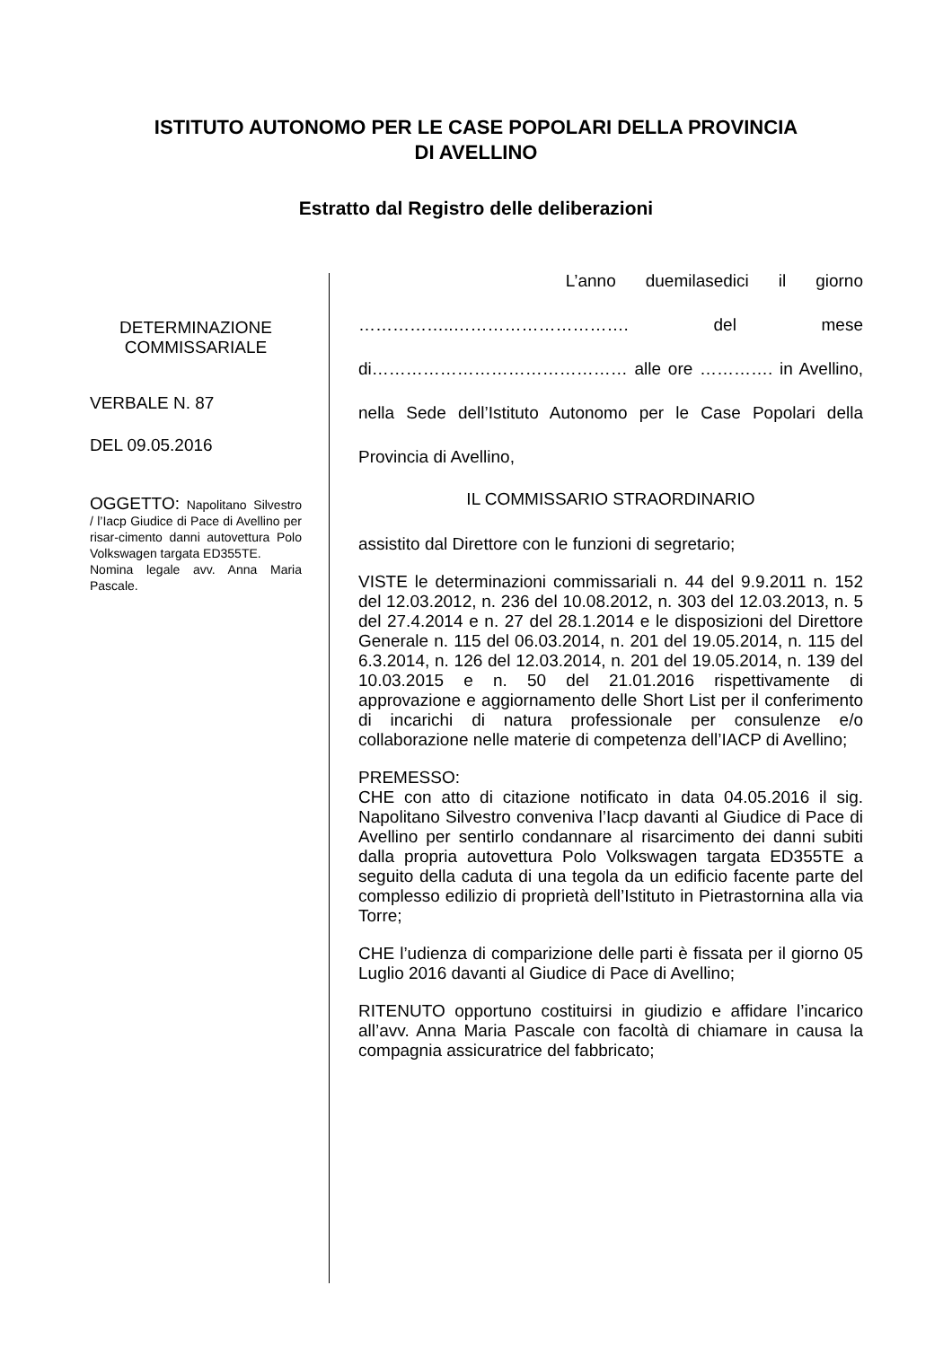ISTITUTO AUTONOMO PER LE CASE POPOLARI DELLA PROVINCIA
DI AVELLINO
Estratto dal Registro delle deliberazioni
DETERMINAZIONE
COMMISSARIALE
VERBALE N. 87
DEL 09.05.2016
OGGETTO: Napolitano Silvestro / l’Iacp Giudice di Pace di Avellino per risar-cimento danni autovettura Polo Volkswagen targata ED355TE.
Nomina legale avv. Anna Maria Pascale.
L’anno duemilasedici il giorno ……………..…………………………. del mese di……………………………………… alle ore …………. in Avellino, nella Sede dell’Istituto Autonomo per le Case Popolari della Provincia di Avellino,
IL COMMISSARIO STRAORDINARIO
assistito dal Direttore con le funzioni di segretario;
VISTE le determinazioni commissariali n. 44 del 9.9.2011 n. 152 del 12.03.2012, n. 236 del 10.08.2012, n. 303 del 12.03.2013, n. 5 del 27.4.2014 e n. 27 del 28.1.2014 e le disposizioni del Direttore Generale n. 115 del 06.03.2014, n. 201 del 19.05.2014, n. 115 del 6.3.2014, n. 126 del 12.03.2014, n. 201 del 19.05.2014, n. 139 del 10.03.2015 e n. 50 del 21.01.2016 rispettivamente di approvazione e aggiornamento delle Short List per il conferimento di incarichi di natura professionale per consulenze e/o collaborazione nelle materie di competenza dell’IACP di Avellino;
PREMESSO:
CHE con atto di citazione notificato in data 04.05.2016 il sig. Napolitano Silvestro conveniva l’Iacp davanti al Giudice di Pace di Avellino per sentirlo condannare al risarcimento dei danni subiti dalla propria autovettura Polo Volkswagen targata ED355TE a seguito della caduta di una tegola da un edificio facente parte del complesso edilizio di proprietà dell’Istituto in Pietrastornina alla via Torre;
CHE l’udienza di comparizione delle parti è fissata per il giorno 05 Luglio 2016 davanti al Giudice di Pace di Avellino;
RITENUTO opportuno costituirsi in giudizio e affidare l’incarico all’avv. Anna Maria Pascale con facoltà di chiamare in causa la compagnia assicuratrice del fabbricato;